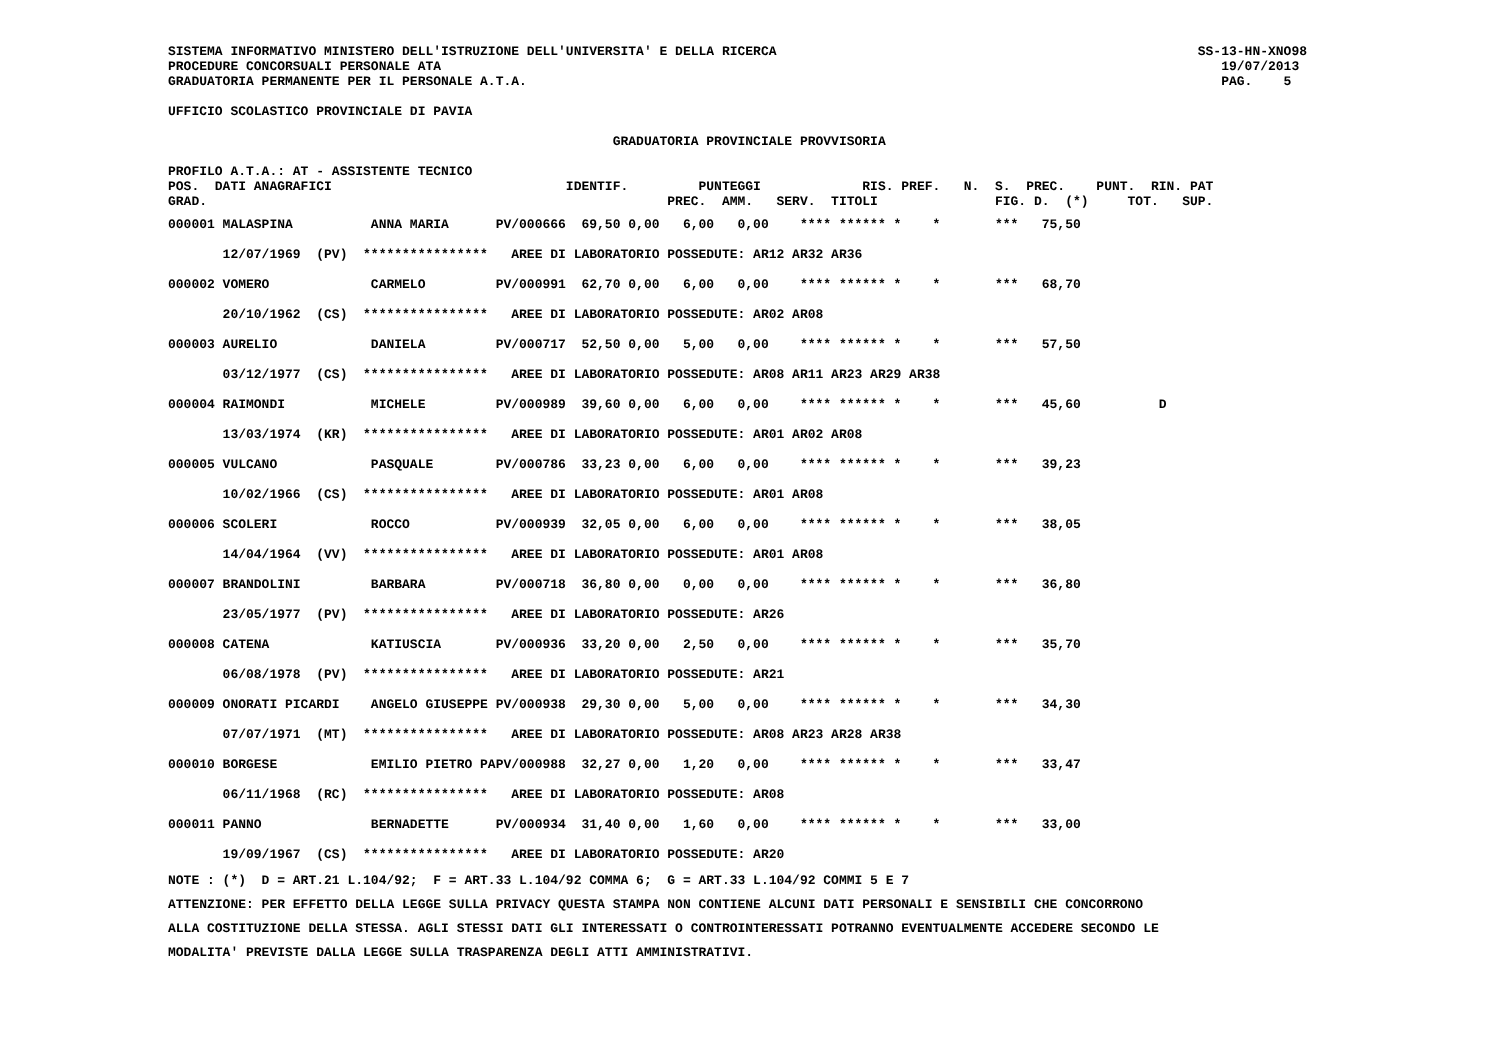SISTEMA INFORMATIVO MINISTERO DELL'ISTRUZIONE DELL'UNIVERSITA' E DELLA RICERCA                                                      SS-13-HN-XNO98
PROCEDURE CONCORSUALI PERSONALE ATA                                                                                                    19/07/2013
GRADUATORIA PERMANENTE PER IL PERSONALE A.T.A.                                                                                         PAG.    5

UFFICIO SCOLASTICO PROVINCIALE DI PAVIA

                                                         GRADUATORIA PROVINCIALE PROVVISORIA

PROFILO A.T.A.: AT - ASSISTENTE TECNICO
POS.  DATI ANAGRAFICI                              IDENTIF.         PUNTEGGI             RIS. PREF.   N.  S.  PREC.    PUNT.  RIN. PAT
GRAD.                                                           PREC.  AMM.   SERV.  TITOLI               FIG. D.  (*)     TOT.   SUP.
| 000001 MALASPINA ANNA MARIA | PV/000666 69,50 0,00 6,00 0,00 **** ****** * * *** 75,50 |
| 12/07/1969 (PV) **************** | AREE DI LABORATORIO POSSEDUTE: AR12 AR32 AR36 |
| 000002 VOMERO CARMELO | PV/000991 62,70 0,00 6,00 0,00 **** ****** * * *** 68,70 |
| 20/10/1962 (CS) **************** | AREE DI LABORATORIO POSSEDUTE: AR02 AR08 |
| 000003 AURELIO DANIELA | PV/000717 52,50 0,00 5,00 0,00 **** ****** * * *** 57,50 |
| 03/12/1977 (CS) **************** | AREE DI LABORATORIO POSSEDUTE: AR08 AR11 AR23 AR29 AR38 |
| 000004 RAIMONDI MICHELE | PV/000989 39,60 0,00 6,00 0,00 **** ****** * * *** 45,60 D |
| 13/03/1974 (KR) **************** | AREE DI LABORATORIO POSSEDUTE: AR01 AR02 AR08 |
| 000005 VULCANO PASQUALE | PV/000786 33,23 0,00 6,00 0,00 **** ****** * * *** 39,23 |
| 10/02/1966 (CS) **************** | AREE DI LABORATORIO POSSEDUTE: AR01 AR08 |
| 000006 SCOLERI ROCCO | PV/000939 32,05 0,00 6,00 0,00 **** ****** * * *** 38,05 |
| 14/04/1964 (VV) **************** | AREE DI LABORATORIO POSSEDUTE: AR01 AR08 |
| 000007 BRANDOLINI BARBARA | PV/000718 36,80 0,00 0,00 0,00 **** ****** * * *** 36,80 |
| 23/05/1977 (PV) **************** | AREE DI LABORATORIO POSSEDUTE: AR26 |
| 000008 CATENA KATIUSCIA | PV/000936 33,20 0,00 2,50 0,00 **** ****** * * *** 35,70 |
| 06/08/1978 (PV) **************** | AREE DI LABORATORIO POSSEDUTE: AR21 |
| 000009 ONORATI PICARDI ANGELO GIUSEPPE | PV/000938 29,30 0,00 5,00 0,00 **** ****** * * *** 34,30 |
| 07/07/1971 (MT) **************** | AREE DI LABORATORIO POSSEDUTE: AR08 AR23 AR28 AR38 |
| 000010 BORGESE EMILIO PIETRO PA | PV/000988 32,27 0,00 1,20 0,00 **** ****** * * *** 33,47 |
| 06/11/1968 (RC) **************** | AREE DI LABORATORIO POSSEDUTE: AR08 |
| 000011 PANNO BERNADETTE | PV/000934 31,40 0,00 1,60 0,00 **** ****** * * *** 33,00 |
| 19/09/1967 (CS) **************** | AREE DI LABORATORIO POSSEDUTE: AR20 |
NOTE : (*)  D = ART.21 L.104/92;  F = ART.33 L.104/92 COMMA 6;  G = ART.33 L.104/92 COMMI 5 E 7
ATTENZIONE: PER EFFETTO DELLA LEGGE SULLA PRIVACY QUESTA STAMPA NON CONTIENE ALCUNI DATI PERSONALI E SENSIBILI CHE CONCORRONO
ALLA COSTITUZIONE DELLA STESSA. AGLI STESSI DATI GLI INTERESSATI O CONTROINTERESSATI POTRANNO EVENTUALMENTE ACCEDERE SECONDO LE
MODALITA' PREVISTE DALLA LEGGE SULLA TRASPARENZA DEGLI ATTI AMMINISTRATIVI.